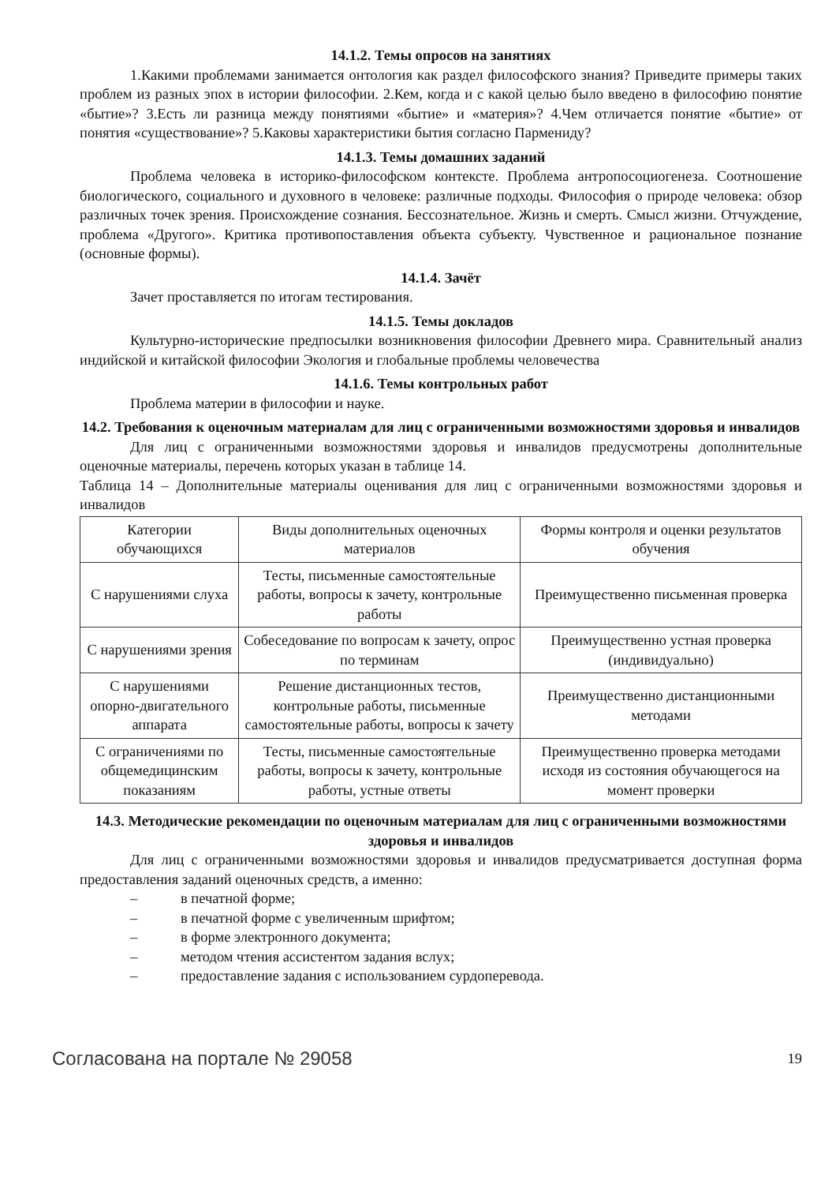14.1.2. Темы опросов на занятиях
1.Какими проблемами занимается онтология как раздел философского знания? Приведите примеры таких проблем из разных эпох в истории философии. 2.Кем, когда и с какой целью было введено в философию понятие «бытие»? 3.Есть ли разница между понятиями «бытие» и «материя»? 4.Чем отличается понятие «бытие» от понятия «существование»? 5.Каковы характеристики бытия согласно Пармениду?
14.1.3. Темы домашних заданий
Проблема человека в историко-философском контексте. Проблема антропосоциогенеза. Соотношение биологического, социального и духовного в человеке: различные подходы. Философия о природе человека: обзор различных точек зрения. Происхождение сознания. Бессознательное. Жизнь и смерть. Смысл жизни. Отчуждение, проблема «Другого». Критика противопоставления объекта субъекту. Чувственное и рациональное познание (основные формы).
14.1.4. Зачёт
Зачет проставляется по итогам тестирования.
14.1.5. Темы докладов
Культурно-исторические предпосылки возникновения философии Древнего мира. Сравнительный анализ индийской и китайской философии Экология и глобальные проблемы человечества
14.1.6. Темы контрольных работ
Проблема материи в философии и науке.
14.2. Требования к оценочным материалам для лиц с ограниченными возможностями здоровья и инвалидов
Для лиц с ограниченными возможностями здоровья и инвалидов предусмотрены дополнительные оценочные материалы, перечень которых указан в таблице 14.
Таблица 14 – Дополнительные материалы оценивания для лиц с ограниченными возможностями здоровья и инвалидов
| Категории обучающихся | Виды дополнительных оценочных материалов | Формы контроля и оценки результатов обучения |
| С нарушениями слуха | Тесты, письменные самостоятельные работы, вопросы к зачету, контрольные работы | Преимущественно письменная проверка |
| С нарушениями зрения | Собеседование по вопросам к зачету, опрос по терминам | Преимущественно устная проверка (индивидуально) |
| С нарушениями опорно-двигательного аппарата | Решение дистанционных тестов, контрольные работы, письменные самостоятельные работы, вопросы к зачету | Преимущественно дистанционными методами |
| С ограничениями по общемедицинским показаниям | Тесты, письменные самостоятельные работы, вопросы к зачету, контрольные работы, устные ответы | Преимущественно проверка методами исходя из состояния обучающегося на момент проверки |
14.3. Методические рекомендации по оценочным материалам для лиц с ограниченными возможностями здоровья и инвалидов
Для лиц с ограниченными возможностями здоровья и инвалидов предусматривается доступная форма предоставления заданий оценочных средств, а именно:
– в печатной форме;
– в печатной форме с увеличенным шрифтом;
– в форме электронного документа;
– методом чтения ассистентом задания вслух;
– предоставление задания с использованием сурдоперевода.
Согласована на портале № 29058
19